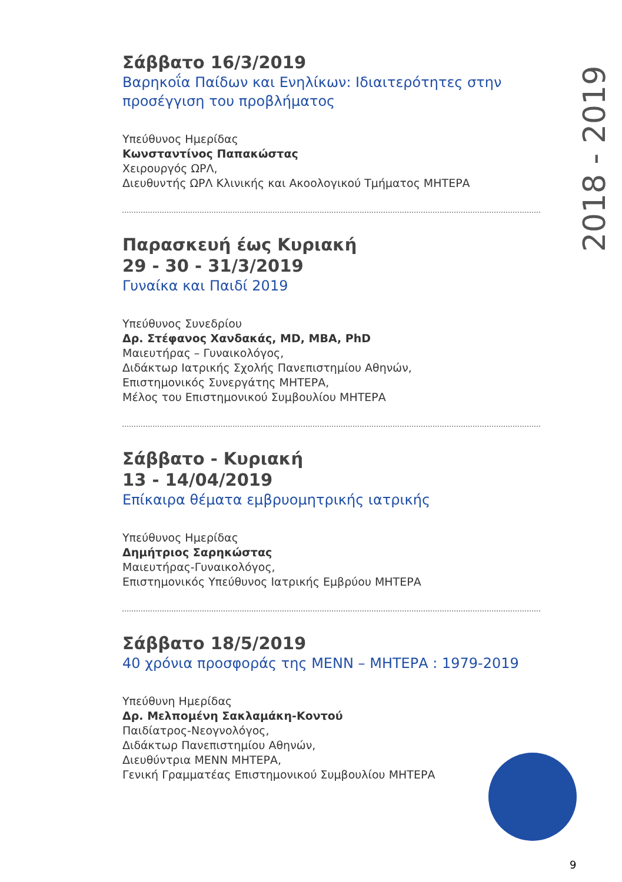2018 - 2019
Σάββατο 16/3/2019
Βαρηκοΐα Παίδων και Ενηλίκων: Ιδιαιτερότητες στην προσέγγιση του προβλήματος
Υπεύθυνος Ημερίδας
Κωνσταντίνος Παπακώστας
Χειρουργός ΩΡΛ,
Διευθυντής ΩΡΛ Κλινικής και Ακοολογικού Τμήματος ΜΗΤΕΡΑ
Παρασκευή έως Κυριακή
29 - 30 - 31/3/2019
Γυναίκα και Παιδί 2019
Υπεύθυνος Συνεδρίου
Δρ. Στέφανος Χανδακάς, MD, MBA, PhD
Μαιευτήρας – Γυναικολόγος,
Διδάκτωρ Ιατρικής Σχολής Πανεπιστημίου Αθηνών,
Επιστημονικός Συνεργάτης ΜΗΤΕΡΑ,
Μέλος του Επιστημονικού Συμβουλίου ΜΗΤΕΡΑ
Σάββατο - Κυριακή
13 - 14/04/2019
Επίκαιρα θέματα εμβρυομητρικής ιατρικής
Υπεύθυνος Ημερίδας
Δημήτριος Σαρηκώστας
Μαιευτήρας-Γυναικολόγος,
Επιστημονικός Υπεύθυνος Ιατρικής Εμβρύου ΜΗΤΕΡΑ
Σάββατο 18/5/2019
40 χρόνια προσφοράς της ΜΕΝΝ – ΜΗΤΕΡΑ : 1979-2019
Υπεύθυνη Ημερίδας
Δρ. Μελπομένη Σακλαμάκη-Κοντού
Παιδίατρος-Νεογνολόγος,
Διδάκτωρ Πανεπιστημίου Αθηνών,
Διευθύντρια ΜΕΝΝ ΜΗΤΕΡΑ,
Γενική Γραμματέας Επιστημονικού Συμβουλίου ΜΗΤΕΡΑ
9